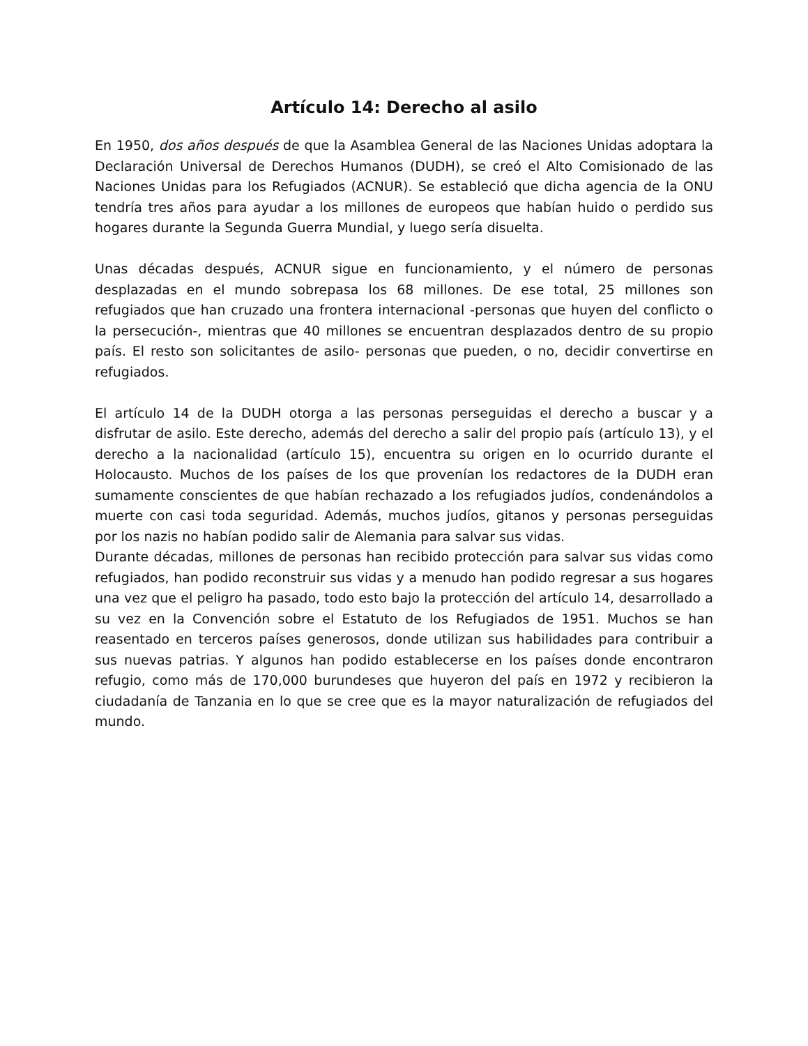Artículo 14: Derecho al asilo
En 1950, dos años después de que la Asamblea General de las Naciones Unidas adoptara la Declaración Universal de Derechos Humanos (DUDH), se creó el Alto Comisionado de las Naciones Unidas para los Refugiados (ACNUR). Se estableció que dicha agencia de la ONU tendría tres años para ayudar a los millones de europeos que habían huido o perdido sus hogares durante la Segunda Guerra Mundial, y luego sería disuelta.
Unas décadas después, ACNUR sigue en funcionamiento, y el número de personas desplazadas en el mundo sobrepasa los 68 millones. De ese total, 25 millones son refugiados que han cruzado una frontera internacional -personas que huyen del conflicto o la persecución-, mientras que 40 millones se encuentran desplazados dentro de su propio país. El resto son solicitantes de asilo- personas que pueden, o no, decidir convertirse en refugiados.
El artículo 14 de la DUDH otorga a las personas perseguidas el derecho a buscar y a disfrutar de asilo. Este derecho, además del derecho a salir del propio país (artículo 13), y el derecho a la nacionalidad (artículo 15), encuentra su origen en lo ocurrido durante el Holocausto. Muchos de los países de los que provenían los redactores de la DUDH eran sumamente conscientes de que habían rechazado a los refugiados judíos, condenándolos a muerte con casi toda seguridad. Además, muchos judíos, gitanos y personas perseguidas por los nazis no habían podido salir de Alemania para salvar sus vidas.
Durante décadas, millones de personas han recibido protección para salvar sus vidas como refugiados, han podido reconstruir sus vidas y a menudo han podido regresar a sus hogares una vez que el peligro ha pasado, todo esto bajo la protección del artículo 14, desarrollado a su vez en la Convención sobre el Estatuto de los Refugiados de 1951. Muchos se han reasentado en terceros países generosos, donde utilizan sus habilidades para contribuir a sus nuevas patrias. Y algunos han podido establecerse en los países donde encontraron refugio, como más de 170,000 burundeses que huyeron del país en 1972 y recibieron la ciudadanía de Tanzania en lo que se cree que es la mayor naturalización de refugiados del mundo.